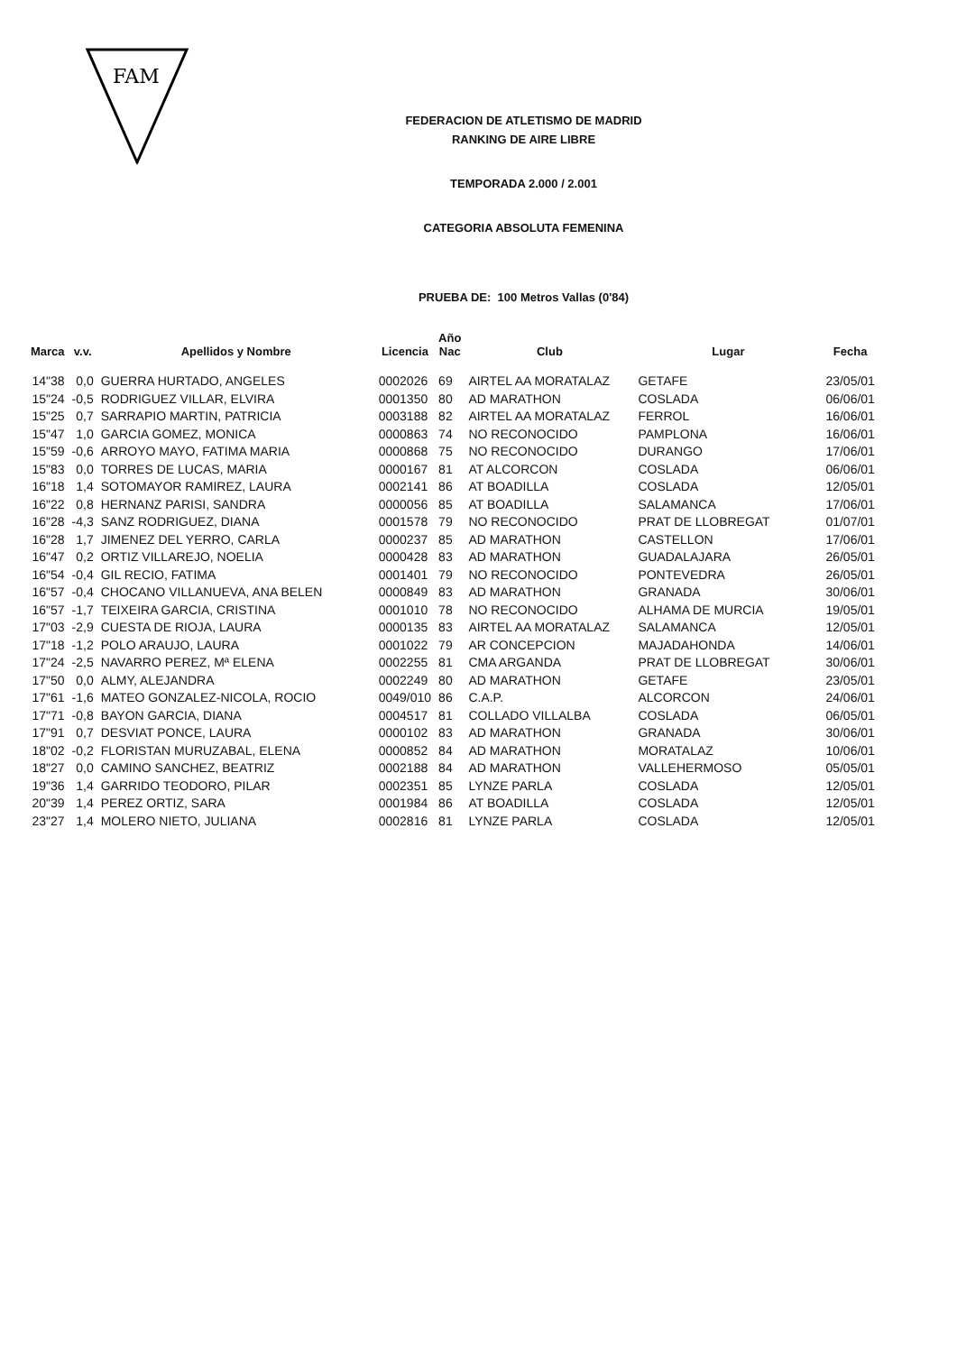FAM
FEDERACION DE ATLETISMO DE MADRID
RANKING DE AIRE LIBRE
TEMPORADA 2.000 / 2.001
CATEGORIA ABSOLUTA FEMENINA
PRUEBA DE: 100 Metros Vallas (0'84)
| Marca | v.v. | Apellidos y Nombre | Licencia | Año Nac | Club | Lugar | Fecha |
| --- | --- | --- | --- | --- | --- | --- | --- |
| 14"38 | 0,0 | GUERRA HURTADO, ANGELES | 0002026 | 69 | AIRTEL AA MORATALAZ | GETAFE | 23/05/01 |
| 15"24 | -0,5 | RODRIGUEZ VILLAR, ELVIRA | 0001350 | 80 | AD MARATHON | COSLADA | 06/06/01 |
| 15"25 | 0,7 | SARRAPIO MARTIN, PATRICIA | 0003188 | 82 | AIRTEL AA MORATALAZ | FERROL | 16/06/01 |
| 15"47 | 1,0 | GARCIA GOMEZ, MONICA | 0000863 | 74 | NO RECONOCIDO | PAMPLONA | 16/06/01 |
| 15"59 | -0,6 | ARROYO MAYO, FATIMA MARIA | 0000868 | 75 | NO RECONOCIDO | DURANGO | 17/06/01 |
| 15"83 | 0,0 | TORRES DE LUCAS, MARIA | 0000167 | 81 | AT ALCORCON | COSLADA | 06/06/01 |
| 16"18 | 1,4 | SOTOMAYOR RAMIREZ, LAURA | 0002141 | 86 | AT BOADILLA | COSLADA | 12/05/01 |
| 16"22 | 0,8 | HERNANZ PARISI, SANDRA | 0000056 | 85 | AT BOADILLA | SALAMANCA | 17/06/01 |
| 16"28 | -4,3 | SANZ RODRIGUEZ, DIANA | 0001578 | 79 | NO RECONOCIDO | PRAT DE LLOBREGAT | 01/07/01 |
| 16"28 | 1,7 | JIMENEZ DEL YERRO, CARLA | 0000237 | 85 | AD MARATHON | CASTELLON | 17/06/01 |
| 16"47 | 0,2 | ORTIZ VILLAREJO, NOELIA | 0000428 | 83 | AD MARATHON | GUADALAJARA | 26/05/01 |
| 16"54 | -0,4 | GIL RECIO, FATIMA | 0001401 | 79 | NO RECONOCIDO | PONTEVEDRA | 26/05/01 |
| 16"57 | -0,4 | CHOCANO VILLANUEVA, ANA BELEN | 0000849 | 83 | AD MARATHON | GRANADA | 30/06/01 |
| 16"57 | -1,7 | TEIXEIRA GARCIA, CRISTINA | 0001010 | 78 | NO RECONOCIDO | ALHAMA DE MURCIA | 19/05/01 |
| 17"03 | -2,9 | CUESTA DE RIOJA, LAURA | 0000135 | 83 | AIRTEL AA MORATALAZ | SALAMANCA | 12/05/01 |
| 17"18 | -1,2 | POLO ARAUJO, LAURA | 0001022 | 79 | AR CONCEPCION | MAJADAHONDA | 14/06/01 |
| 17"24 | -2,5 | NAVARRO PEREZ, Mª ELENA | 0002255 | 81 | CMA ARGANDA | PRAT DE LLOBREGAT | 30/06/01 |
| 17"50 | 0,0 | ALMY, ALEJANDRA | 0002249 | 80 | AD MARATHON | GETAFE | 23/05/01 |
| 17"61 | -1,6 | MATEO GONZALEZ-NICOLA, ROCIO | 0049/010 | 86 | C.A.P. | ALCORCON | 24/06/01 |
| 17"71 | -0,8 | BAYON GARCIA, DIANA | 0004517 | 81 | COLLADO VILLALBA | COSLADA | 06/05/01 |
| 17"91 | 0,7 | DESVIAT PONCE, LAURA | 0000102 | 83 | AD MARATHON | GRANADA | 30/06/01 |
| 18"02 | -0,2 | FLORISTAN MURUZABAL, ELENA | 0000852 | 84 | AD MARATHON | MORATALAZ | 10/06/01 |
| 18"27 | 0,0 | CAMINO SANCHEZ, BEATRIZ | 0002188 | 84 | AD MARATHON | VALLEHERMOSO | 05/05/01 |
| 19"36 | 1,4 | GARRIDO TEODORO, PILAR | 0002351 | 85 | LYNZE PARLA | COSLADA | 12/05/01 |
| 20"39 | 1,4 | PEREZ ORTIZ, SARA | 0001984 | 86 | AT BOADILLA | COSLADA | 12/05/01 |
| 23"27 | 1,4 | MOLERO NIETO, JULIANA | 0002816 | 81 | LYNZE PARLA | COSLADA | 12/05/01 |